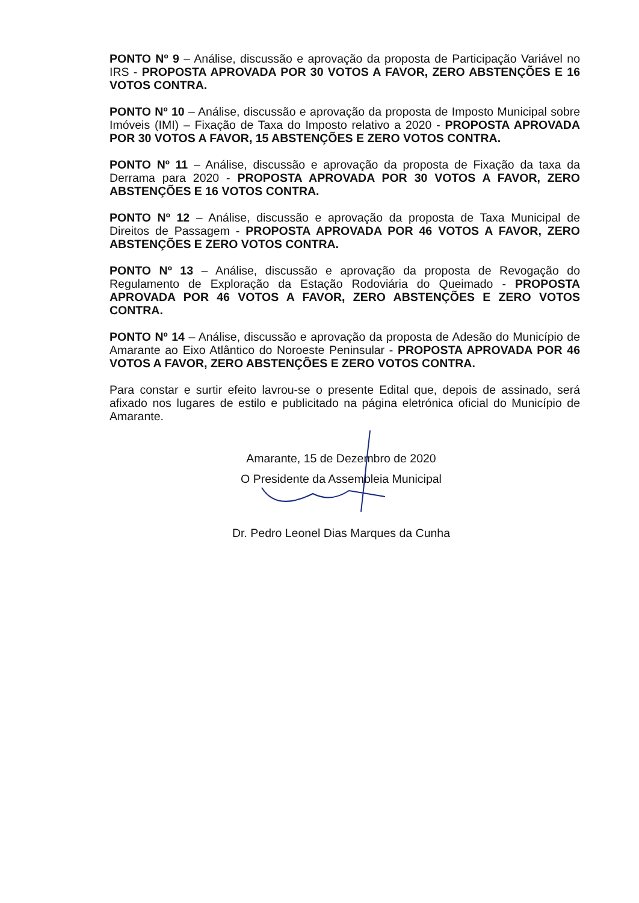PONTO Nº 9 – Análise, discussão e aprovação da proposta de Participação Variável no IRS - PROPOSTA APROVADA POR 30 VOTOS A FAVOR, ZERO ABSTENÇÕES E 16 VOTOS CONTRA.
PONTO Nº 10 – Análise, discussão e aprovação da proposta de Imposto Municipal sobre Imóveis (IMI) – Fixação de Taxa do Imposto relativo a 2020 - PROPOSTA APROVADA POR 30 VOTOS A FAVOR, 15 ABSTENÇÕES E ZERO VOTOS CONTRA.
PONTO Nº 11 – Análise, discussão e aprovação da proposta de Fixação da taxa da Derrama para 2020 - PROPOSTA APROVADA POR 30 VOTOS A FAVOR, ZERO ABSTENÇÕES E 16 VOTOS CONTRA.
PONTO Nº 12 – Análise, discussão e aprovação da proposta de Taxa Municipal de Direitos de Passagem - PROPOSTA APROVADA POR 46 VOTOS A FAVOR, ZERO ABSTENÇÕES E ZERO VOTOS CONTRA.
PONTO Nº 13 – Análise, discussão e aprovação da proposta de Revogação do Regulamento de Exploração da Estação Rodoviária do Queimado - PROPOSTA APROVADA POR 46 VOTOS A FAVOR, ZERO ABSTENÇÕES E ZERO VOTOS CONTRA.
PONTO Nº 14 – Análise, discussão e aprovação da proposta de Adesão do Município de Amarante ao Eixo Atlântico do Noroeste Peninsular - PROPOSTA APROVADA POR 46 VOTOS A FAVOR, ZERO ABSTENÇÕES E ZERO VOTOS CONTRA.
Para constar e surtir efeito lavrou-se o presente Edital que, depois de assinado, será afixado nos lugares de estilo e publicitado na página eletrónica oficial do Município de Amarante.
Amarante, 15 de Dezembro de 2020
O Presidente da Assembleia Municipal
Dr. Pedro Leonel Dias Marques da Cunha